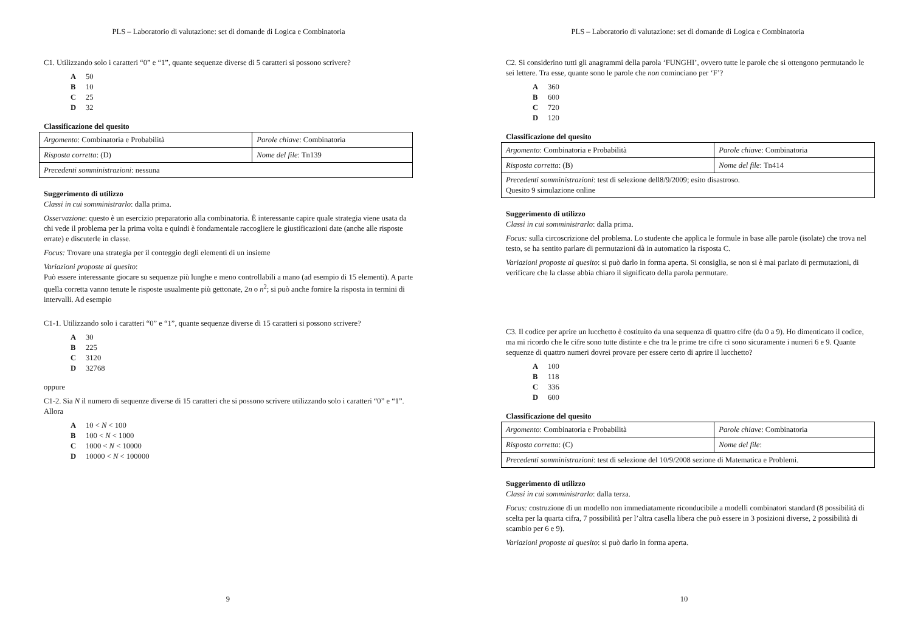PLS – Laboratorio di valutazione: set di domande di Logica e Combinatoria
C1. Utilizzando solo i caratteri “0” e “1”, quante sequenze diverse di 5 caratteri si possono scrivere?
A 50
B 10
C 25
D 32
Classificazione del quesito
| Argomento : Combinatoria e Probabilità | Parole chiave : Combinatoria |
| Risposta corretta : (D) | Nome del file : Tn139 |
| Precedenti somministrazioni : nessuna | |
Suggerimento di utilizzo
Classi in cui somministrarlo: dalla prima.
Osservazione: questo è un esercizio preparatorio alla combinatoria. È interessante capire quale strategia viene usata da chi vede il problema per la prima volta e quindi è fondamentale raccogliere le giustificazioni date (anche alle risposte errate) e discuterle in classe.
Focus: Trovare una strategia per il conteggio degli elementi di un insieme
Variazioni proposte al quesito:
Può essere interessante giocare su sequenze più lunghe e meno controllabili a mano (ad esempio di 15 elementi). A parte quella corretta vanno tenute le risposte usualmente più gettonate, 2n o n<sup>2</sup>; si può anche fornire la risposta in termini di intervalli. Ad esempio
C1-1. Utilizzando solo i caratteri “0” e “1”, quante sequenze diverse di 15 caratteri si possono scrivere?
A 30
B 225
C 3120
D 32768
oppure
C1-2. Sia N il numero di sequenze diverse di 15 caratteri che si possono scrivere utilizzando solo i caratteri “0” e “1”. Allora
A 10 < N < 100
B 100 < N < 1000
C 1000 < N < 10000
D 10000 < N < 100000
9
PLS – Laboratorio di valutazione: set di domande di Logica e Combinatoria
C2. Si considerino tutti gli anagrammi della parola ‘FUNGHI’, ovvero tutte le parole che si ottengono permutando le sei lettere. Tra esse, quante sono le parole che non cominciano per ‘F’?
A 360
B 600
C 720
D 120
Classificazione del quesito
| Argomento : Combinatoria e Probabilità | Parole chiave : Combinatoria |
| Risposta corretta : (B) | Nome del file : Tn414 |
| Precedenti somministrazioni : test di selezione dell8/9/2009; esito disastroso. Quesito 9 simulazione online | |
Suggerimento di utilizzo
Classi in cui somministrarlo: dalla prima.
Focus: sulla circoscrizione del problema. Lo studente che applica le formule in base alle parole (isolate) che trova nel testo, se ha sentito parlare di permutazioni dà in automatico la risposta C.
Variazioni proposte al quesito: si può darlo in forma aperta. Si consiglia, se non si è mai parlato di permutazioni, di verificare che la classe abbia chiaro il significato della parola permutare.
C3. Il codice per aprire un lucchetto è costituito da una sequenza di quattro cifre (da 0 a 9). Ho dimenticato il codice, ma mi ricordo che le cifre sono tutte distinte e che tra le prime tre cifre ci sono sicuramente i numeri 6 e 9. Quante sequenze di quattro numeri dovrei provare per essere certo di aprire il lucchetto?
A 100
B 118
C 336
D 600
Classificazione del quesito
| Argomento : Combinatoria e Probabilità | Parole chiave : Combinatoria |
| Risposta corretta : (C) | Nome del file : |
| Precedenti somministrazioni : test di selezione del 10/9/2008 sezione di Matematica e Problemi. | |
Suggerimento di utilizzo
Classi in cui somministrarlo: dalla terza.
Focus: costruzione di un modello non immediatamente riconducibile a modelli combinatori standard (8 possibilità di scelta per la quarta cifra, 7 possibilità per l’altra casella libera che può essere in 3 posizioni diverse, 2 possibilità di scambio per 6 e 9).
Variazioni proposte al quesito: si può darlo in forma aperta.
10